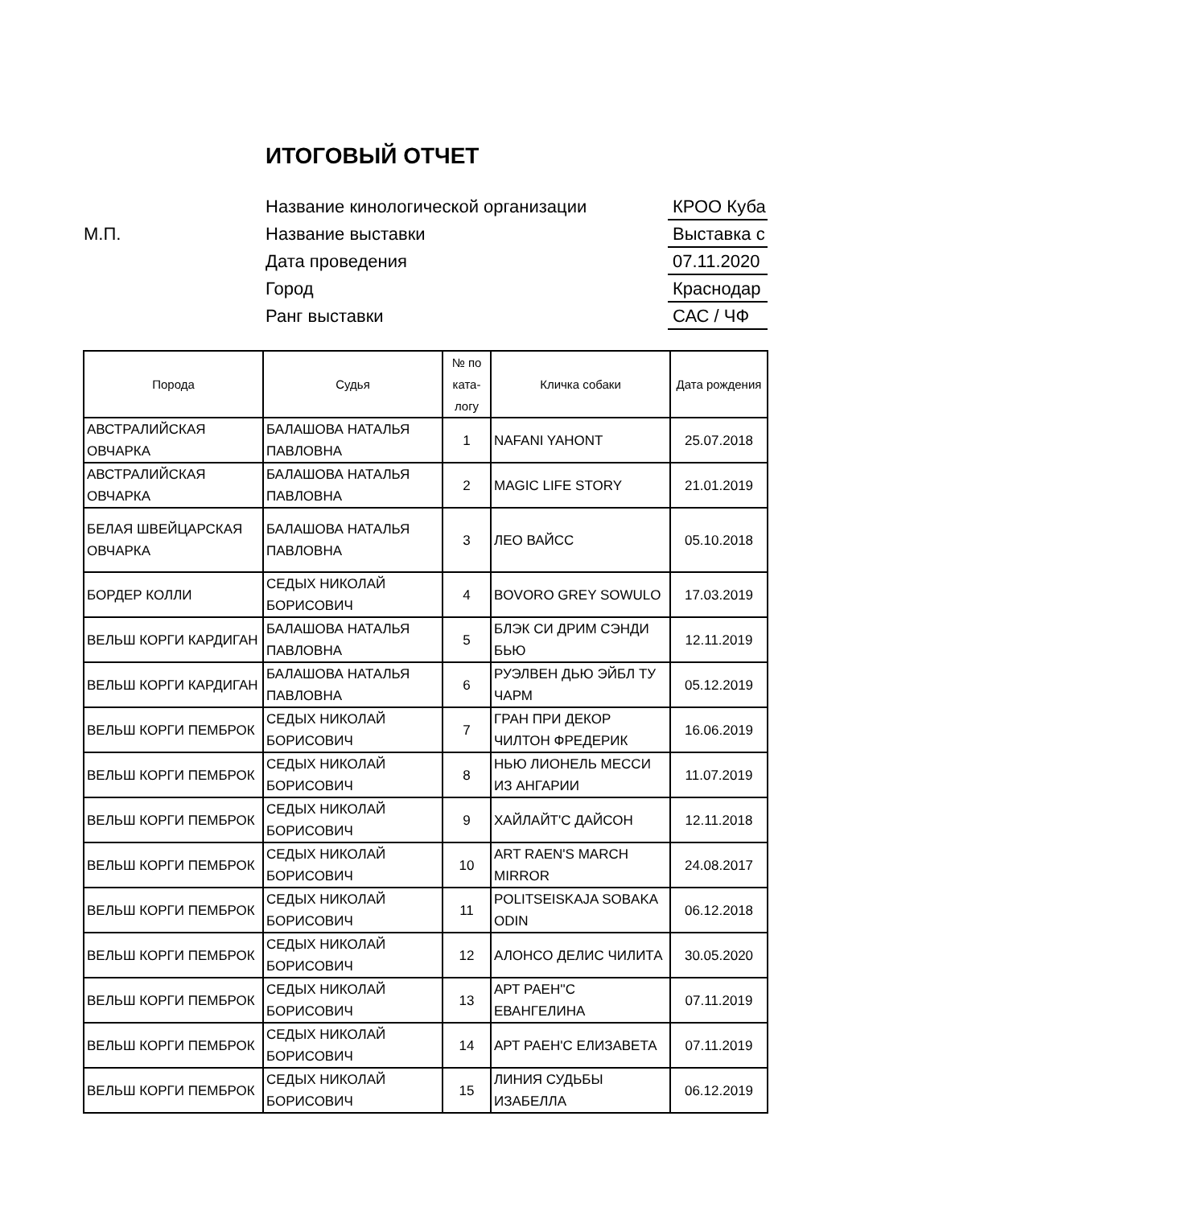ИТОГОВЫЙ ОТЧЕТ
Название кинологической организации КРОО Куба
М.П. Название выставки Выставка с
Дата проведения 07.11.2020
Город Краснодар
Ранг выставки САС / ЧФ
| Порода | Судья | № по ката-логу | Кличка собаки | Дата рождения |
| --- | --- | --- | --- | --- |
| АВСТРАЛИЙСКАЯ ОВЧАРКА | БАЛАШОВА НАТАЛЬЯ ПАВЛОВНА | 1 | NAFANI YAHONT | 25.07.2018 |
| АВСТРАЛИЙСКАЯ ОВЧАРКА | БАЛАШОВА НАТАЛЬЯ ПАВЛОВНА | 2 | MAGIC LIFE STORY | 21.01.2019 |
| БЕЛАЯ ШВЕЙЦАРСКАЯ ОВЧАРКА | БАЛАШОВА НАТАЛЬЯ ПАВЛОВНА | 3 | ЛЕО ВАЙСС | 05.10.2018 |
| БОРДЕР КОЛЛИ | СЕДЫХ НИКОЛАЙ БОРИСОВИЧ | 4 | BOVORO GREY SOWULO | 17.03.2019 |
| ВЕЛЬШ КОРГИ КАРДИГАН | БАЛАШОВА НАТАЛЬЯ ПАВЛОВНА | 5 | БЛЭК СИ ДРИМ СЭНДИ БЬЮ | 12.11.2019 |
| ВЕЛЬШ КОРГИ КАРДИГАН | БАЛАШОВА НАТАЛЬЯ ПАВЛОВНА | 6 | РУЭЛВЕН ДЬЮ ЭЙБЛ ТУ ЧАРМ | 05.12.2019 |
| ВЕЛЬШ КОРГИ ПЕМБРОК | СЕДЫХ НИКОЛАЙ БОРИСОВИЧ | 7 | ГРАН ПРИ ДЕКОР ЧИЛТОН ФРЕДЕРИК | 16.06.2019 |
| ВЕЛЬШ КОРГИ ПЕМБРОК | СЕДЫХ НИКОЛАЙ БОРИСОВИЧ | 8 | НЬЮ ЛИОНЕЛЬ МЕССИ ИЗ АНГАРИИ | 11.07.2019 |
| ВЕЛЬШ КОРГИ ПЕМБРОК | СЕДЫХ НИКОЛАЙ БОРИСОВИЧ | 9 | ХАЙЛАЙТ'С ДАЙСОН | 12.11.2018 |
| ВЕЛЬШ КОРГИ ПЕМБРОК | СЕДЫХ НИКОЛАЙ БОРИСОВИЧ | 10 | ART RAEN'S MARCH MIRROR | 24.08.2017 |
| ВЕЛЬШ КОРГИ ПЕМБРОК | СЕДЫХ НИКОЛАЙ БОРИСОВИЧ | 11 | POLITSEISKAJA SOBAKA ODIN | 06.12.2018 |
| ВЕЛЬШ КОРГИ ПЕМБРОК | СЕДЫХ НИКОЛАЙ БОРИСОВИЧ | 12 | АЛОНСО ДЕЛИС ЧИЛИТА | 30.05.2020 |
| ВЕЛЬШ КОРГИ ПЕМБРОК | СЕДЫХ НИКОЛАЙ БОРИСОВИЧ | 13 | АРТ РАЕН''С ЕВАНГЕЛИНА | 07.11.2019 |
| ВЕЛЬШ КОРГИ ПЕМБРОК | СЕДЫХ НИКОЛАЙ БОРИСОВИЧ | 14 | АРТ РАЕН'С ЕЛИЗАВЕТА | 07.11.2019 |
| ВЕЛЬШ КОРГИ ПЕМБРОК | СЕДЫХ НИКОЛАЙ БОРИСОВИЧ | 15 | ЛИНИЯ СУДЬБЫ ИЗАБЕЛЛА | 06.12.2019 |